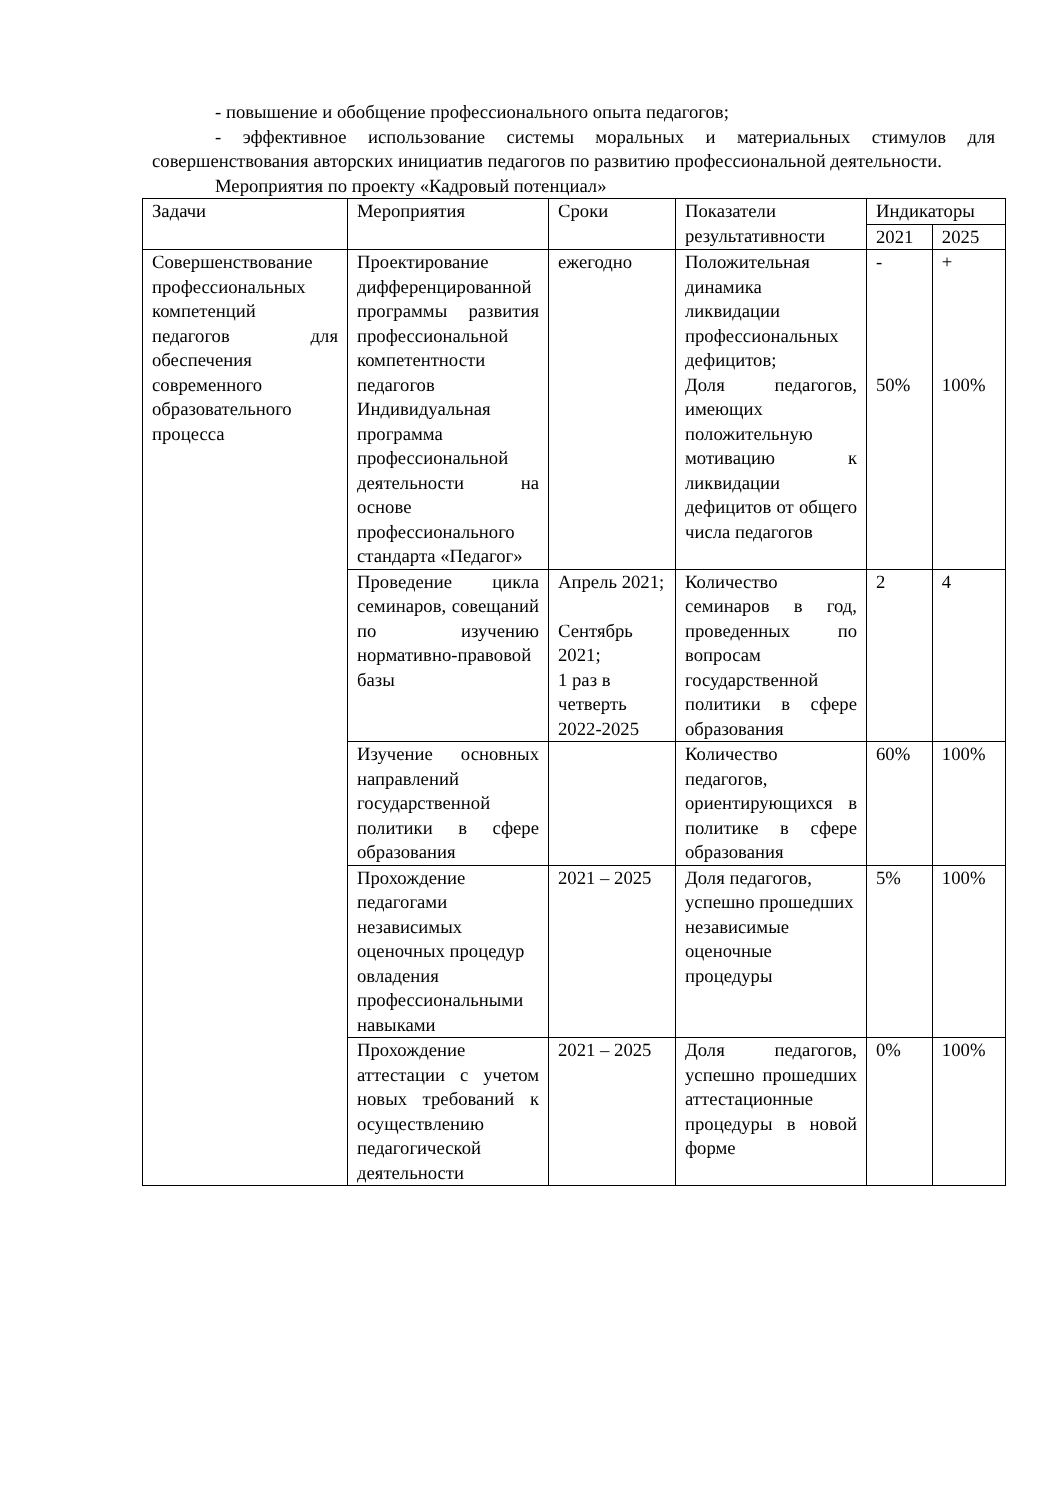- повышение и обобщение профессионального опыта педагогов;
- эффективное использование системы моральных и материальных стимулов для совершенствования авторских инициатив педагогов по развитию профессиональной деятельности.
Мероприятия по проекту «Кадровый потенциал»
| Задачи | Мероприятия | Сроки | Показатели результативности | Индикаторы | |
| --- | --- | --- | --- | --- | --- |
| | | | | 2021 | 2025 |
| Совершенствование профессиональных компетенций педагогов для обеспечения современного образовательного процесса | Проектирование дифференцированной программы развития профессиональной компетентности педагогов Индивидуальная программа профессиональной деятельности на основе профессионального стандарта «Педагог» | ежегодно | Положительная динамика ликвидации профессиональных дефицитов; Доля педагогов, имеющих положительную мотивацию к ликвидации дефицитов от общего числа педагогов | - 50% | + 100% |
| | Проведение цикла семинаров, совещаний по изучению нормативно-правовой базы | Апрель 2021; Сентябрь 2021; 1 раз в четверть 2022-2025 | Количество семинаров в год, проведенных по вопросам государственной политики в сфере образования | 2 | 4 |
| | Изучение основных направлений государственной политики в сфере образования | | Количество педагогов, ориентирующихся в политике в сфере образования | 60% | 100% |
| | Прохождение педагогами независимых оценочных процедур овладения профессиональными навыками | 2021 – 2025 | Доля педагогов, успешно прошедших независимые оценочные процедуры | 5% | 100% |
| | Прохождение аттестации с учетом новых требований к осуществлению педагогической деятельности | 2021 – 2025 | Доля педагогов, успешно прошедших аттестационные процедуры в новой форме | 0% | 100% |